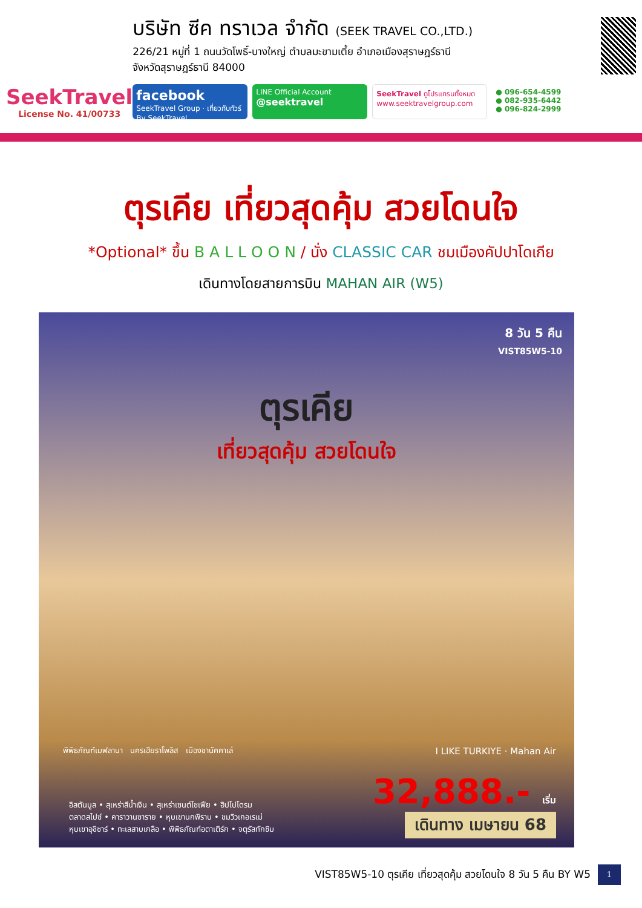SeekTravel
License No. 41/00733
บริษัท ซีค ทราเวล จำกัด (SEEK TRAVEL CO.,LTD.)
226/21 หมู่ที่ 1 ถนนวัดโพธิ์-บางใหญ่ ตำบลมะขามเตี้ย อำเภอเมืองสุราษฎร์ธานี
จังหวัดสุราษฎร์ธานี 84000
facebook
SeekTravel Group · เที่ยวกับทัวร์ By SeekTravel
LINE Official Account
@seektravel
SeekTravel ดูโปรแกรมทั้งหมด
www.seektravelgroup.com
● 096-654-4599
● 082-935-6442
● 096-824-2999
ตุรเคีย เที่ยวสุดคุ้ม สวยโดนใจ
*Optional* ขึ้น B A L L O O N / นั่ง CLASSIC CAR ชมเมืองคัปปาโดเกีย
เดินทางโดยสายการบิน MAHAN AIR (W5)
8 วัน 5 คืน
VIST85W5-10
ตุรเคีย
เที่ยวสุดคุ้ม สวยโดนใจ
พิพิธภัณฑ์เมฟลานา นครเฮียราโพลิส เมืองชานัคคาเล่
I LIKE TURKIYE · Mahan Air
32,888.- เริ่ม
อิสตันบูล • สุเหร่าสีน้ำเงิน • สุเหร่าเซนต์โซเฟีย • ฮิปโปโดรม
ตลาดสไปซ์ • คาราวานซาราย • หุบเขานกพิราบ • ชมวิวเกอเรเม่
หุบเขาอุชิซาร์ • ทะเลสาบเกลือ • พิพิธภัณฑ์อตาเติร์ก • จตุรัสทักซิม
เดินทาง เมษายน 68
VIST85W5-10 ตุรเคีย เที่ยวสุดคุ้ม สวยโดนใจ 8 วัน 5 คืน BY W5 1